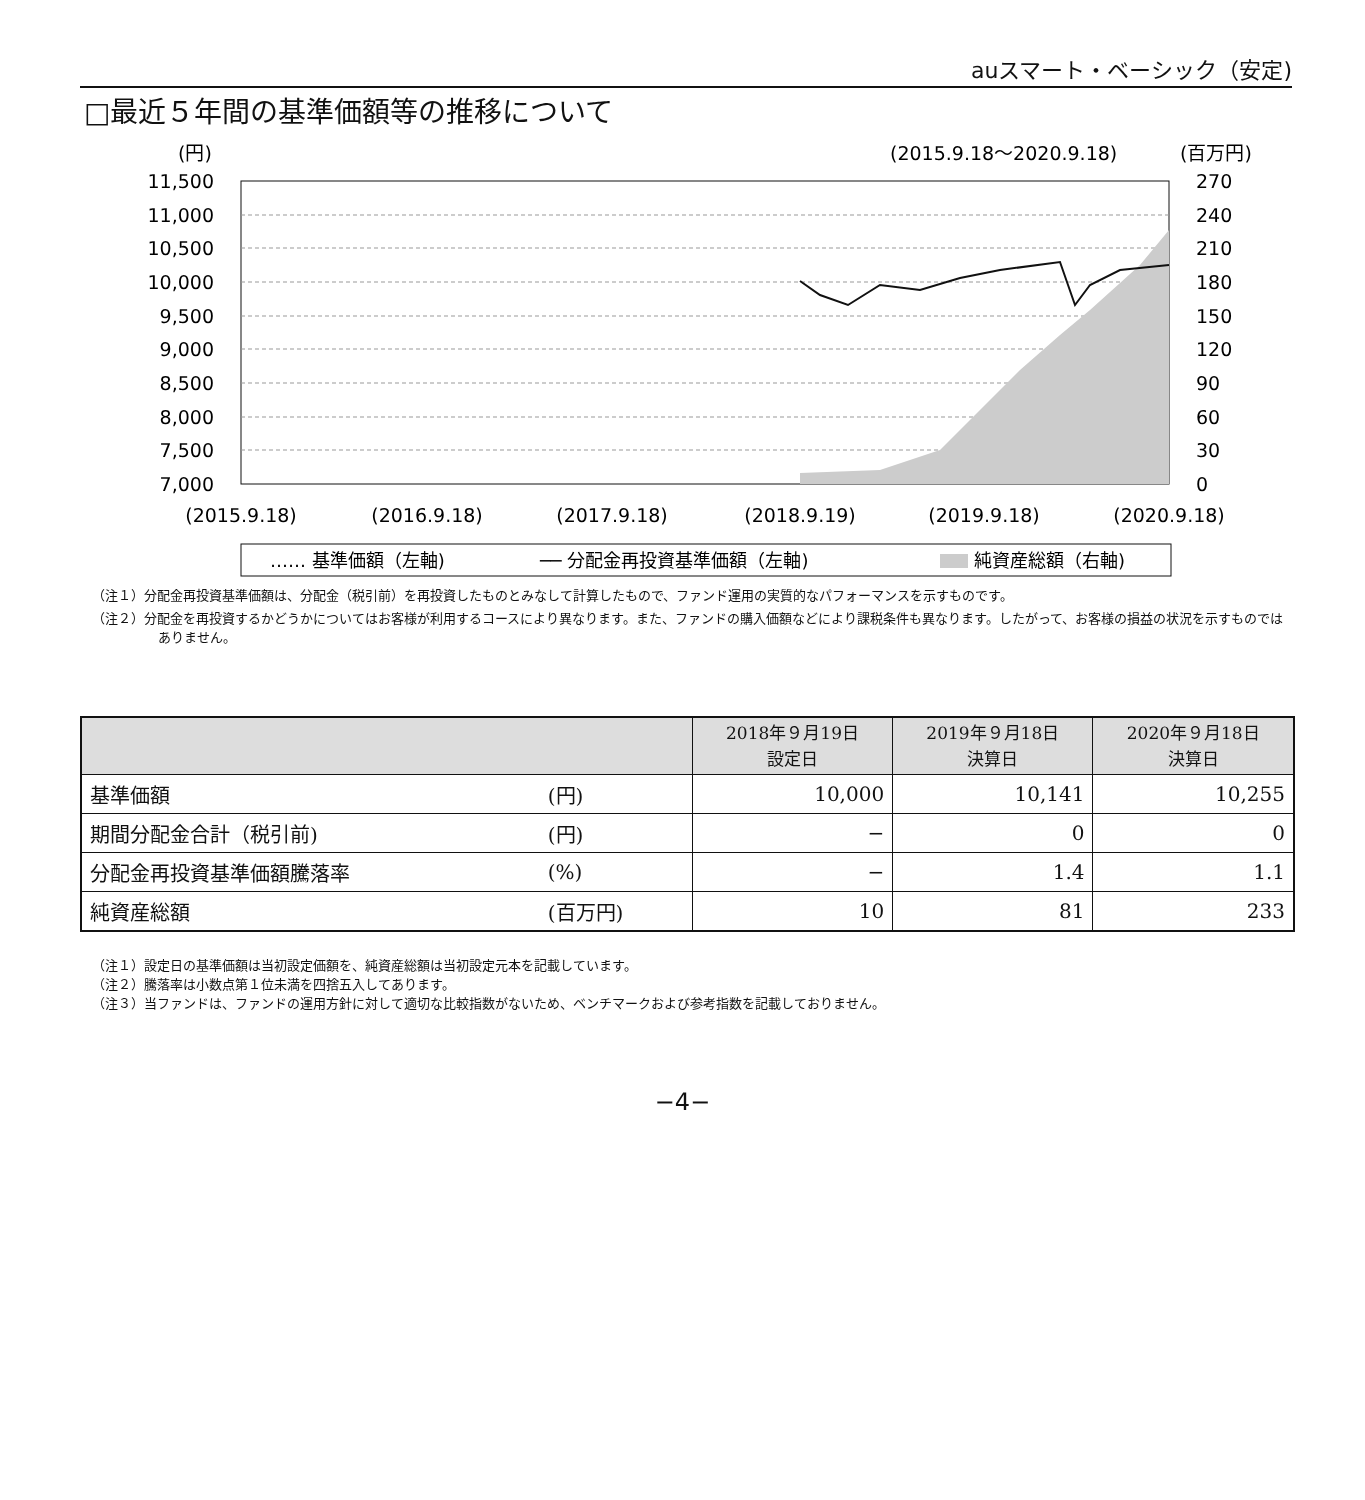auスマート・ベーシック（安定)
□最近５年間の基準価額等の推移について
(円)
(2015.9.18〜2020.9.18)
(百万円)
11,500
11,000
10,500
10,000
9,500
9,000
8,500
8,000
7,500
7,000
270
240
210
180
150
120
90
60
30
0
(2015.9.18)
(2016.9.18)
(2017.9.18)
(2018.9.19)
(2019.9.18)
(2020.9.18)
…… 基準価額（左軸)
── 分配金再投資基準価額（左軸)
純資産総額（右軸)
（注１）分配金再投資基準価額は、分配金（税引前）を再投資したものとみなして計算したもので、ファンド運用の実質的なパフォーマンスを示すものです。
（注２）分配金を再投資するかどうかについてはお客様が利用するコースにより異なります。また、ファンドの購入価額などにより課税条件も異なります。したがって、お客様の損益の状況を示すものではありません。
| | | 2018年９月19日 設定日 | 2019年９月18日 決算日 | 2020年９月18日 決算日 |
| --- | --- | --- | --- | --- |
| 基準価額 | (円) | 10,000 | 10,141 | 10,255 |
| 期間分配金合計（税引前) | (円) | − | 0 | 0 |
| 分配金再投資基準価額騰落率 | (%) | − | 1.4 | 1.1 |
| 純資産総額 | (百万円) | 10 | 81 | 233 |
（注１）設定日の基準価額は当初設定価額を、純資産総額は当初設定元本を記載しています。
（注２）騰落率は小数点第１位未満を四捨五入してあります。
（注３）当ファンドは、ファンドの運用方針に対して適切な比較指数がないため、ベンチマークおよび参考指数を記載しておりません。
−4−